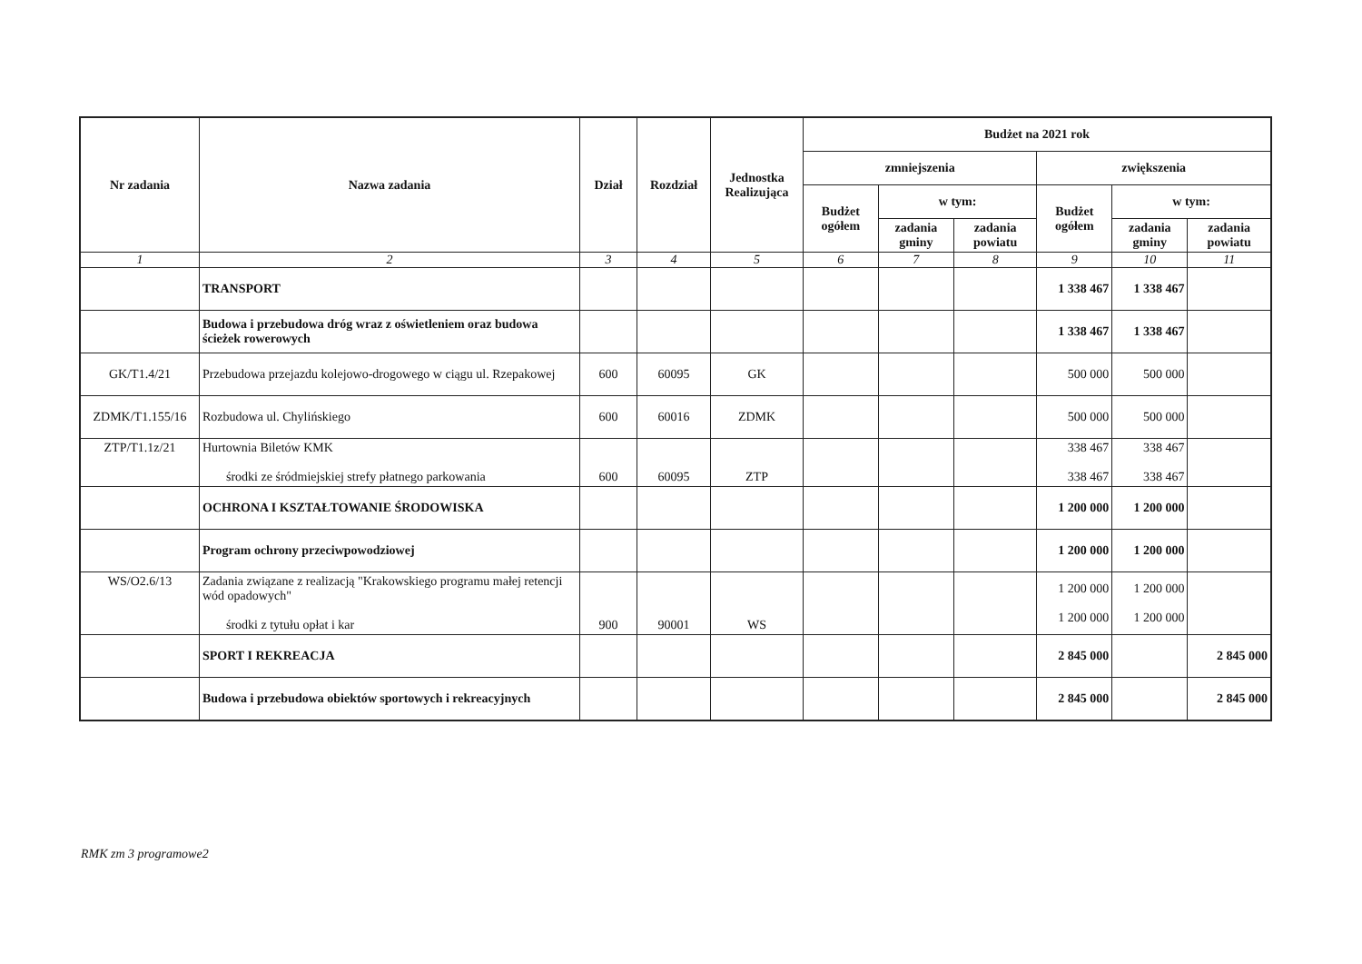| Nr zadania | Nazwa zadania | Dział | Rozdział | Jednostka Realizująca | Budżet na 2021 rok | | | | | |
| --- | --- | --- | --- | --- | --- | --- | --- | --- | --- | --- |
| | | | | | zmniejszenia | | | zwiększenia | | |
| | | | | | Budżet ogółem | w tym: | | Budżet ogółem | w tym: | |
| | | | | | | zadania gminy | zadania powiatu | | zadania gminy | zadania powiatu |
| 1 | 2 | 3 | 4 | 5 | 6 | 7 | 8 | 9 | 10 | 11 |
| | TRANSPORT | | | | | | | 1 338 467 | 1 338 467 | |
| | Budowa i przebudowa dróg wraz z oświetleniem oraz budowa ścieżek rowerowych | | | | | | | 1 338 467 | 1 338 467 | |
| GK/T1.4/21 | Przebudowa przejazdu kolejowo-drogowego w ciągu ul. Rzepakowej | 600 | 60095 | GK | | | | 500 000 | 500 000 | |
| ZDMK/T1.155/16 | Rozbudowa ul. Chylińskiego | 600 | 60016 | ZDMK | | | | 500 000 | 500 000 | |
| ZTP/T1.1z/21 | Hurtownia Biletów KMK środki ze śródmiejskiej strefy płatnego parkowania | 600 | 60095 | ZTP | | | | 338 467 338 467 | 338 467 338 467 | |
| | OCHRONA I KSZTAŁTOWANIE ŚRODOWISKA | | | | | | | 1 200 000 | 1 200 000 | |
| | Program ochrony przeciwpowodziowej | | | | | | | 1 200 000 | 1 200 000 | |
| WS/O2.6/13 | Zadania związane z realizacją "Krakowskiego programu małej retencji wód opadowych" środki z tytułu opłat i kar | 900 | 90001 | WS | | | | 1 200 000 1 200 000 | 1 200 000 1 200 000 | |
| | SPORT I REKREACJA | | | | | | | 2 845 000 | | 2 845 000 |
| | Budowa i przebudowa obiektów sportowych i rekreacyjnych | | | | | | | 2 845 000 | | 2 845 000 |
RMK zm 3 programowe2